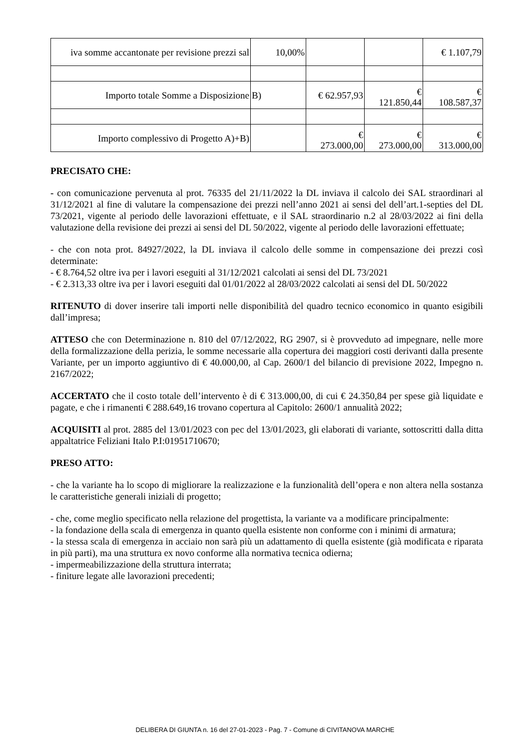| iva somme accantonate per revisione prezzi sal | 10,00% | | | € 1.107,79 |
| Importo totale Somme a Disposizione | B) | € 62.957,93 | € 121.850,44 | € 108.587,37 |
| Importo complessivo di Progetto A)+B) | | € 273.000,00 | € 273.000,00 | € 313.000,00 |
PRECISATO CHE:
- con comunicazione pervenuta al prot. 76335 del 21/11/2022 la DL inviava il calcolo dei SAL straordinari al 31/12/2021 al fine di valutare la compensazione dei prezzi nell’anno 2021 ai sensi del dell’art.1-septies del DL 73/2021, vigente al periodo delle lavorazioni effettuate, e il SAL straordinario n.2 al 28/03/2022 ai fini della valutazione della revisione dei prezzi ai sensi del DL 50/2022, vigente al periodo delle lavorazioni effettuate;
- che con nota prot. 84927/2022, la DL inviava il calcolo delle somme in compensazione dei prezzi così determinate:
- € 8.764,52 oltre iva per i lavori eseguiti al 31/12/2021 calcolati ai sensi del DL 73/2021
- € 2.313,33 oltre iva per i lavori eseguiti dal 01/01/2022 al 28/03/2022 calcolati ai sensi del DL 50/2022
RITENUTO di dover inserire tali importi nelle disponibilità del quadro tecnico economico in quanto esigibili dall’impresa;
ATTESO che con Determinazione n. 810 del 07/12/2022, RG 2907, si è provveduto ad impegnare, nelle more della formalizzazione della perizia, le somme necessarie alla copertura dei maggiori costi derivanti dalla presente Variante, per un importo aggiuntivo di € 40.000,00, al Cap. 2600/1 del bilancio di previsione 2022, Impegno n. 2167/2022;
ACCERTATO che il costo totale dell’intervento è di € 313.000,00, di cui € 24.350,84 per spese già liquidate e pagate, e che i rimanenti € 288.649,16 trovano copertura al Capitolo: 2600/1 annualità 2022;
ACQUISITI al prot. 2885 del 13/01/2023 con pec del 13/01/2023, gli elaborati di variante, sottoscritti dalla ditta appaltatrice Feliziani Italo P.I:01951710670;
PRESO ATTO:
- che la variante ha lo scopo di migliorare la realizzazione e la funzionalità dell’opera e non altera nella sostanza le caratteristiche generali iniziali di progetto;
- che, come meglio specificato nella relazione del progettista, la variante va a modificare principalmente:
- la fondazione della scala di emergenza in quanto quella esistente non conforme con i minimi di armatura;
- la stessa scala di emergenza in acciaio non sarà più un adattamento di quella esistente (già modificata e riparata in più parti), ma una struttura ex novo conforme alla normativa tecnica odierna;
- impermeabilizzazione della struttura interrata;
- finiture legate alle lavorazioni precedenti;
DELIBERA DI GIUNTA n. 16 del 27-01-2023 - Pag. 7 - Comune di CIVITANOVA MARCHE